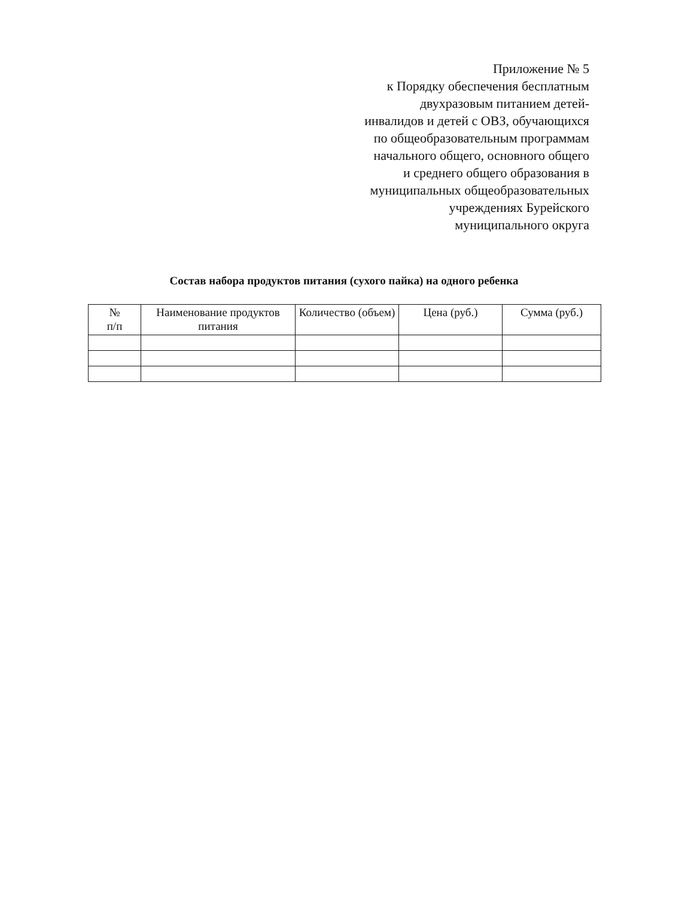Приложение № 5
к Порядку обеспечения бесплатным
двухразовым питанием детей-
инвалидов и детей с ОВЗ, обучающихся
по общеобразовательным программам
начального общего, основного общего
и среднего общего образования в
муниципальных общеобразовательных
учреждениях Бурейского
муниципального округа
Состав набора продуктов питания (сухого пайка) на одного ребенка
| № п/п | Наименование продуктов питания | Количество (объем) | Цена (руб.) | Сумма (руб.) |
| --- | --- | --- | --- | --- |